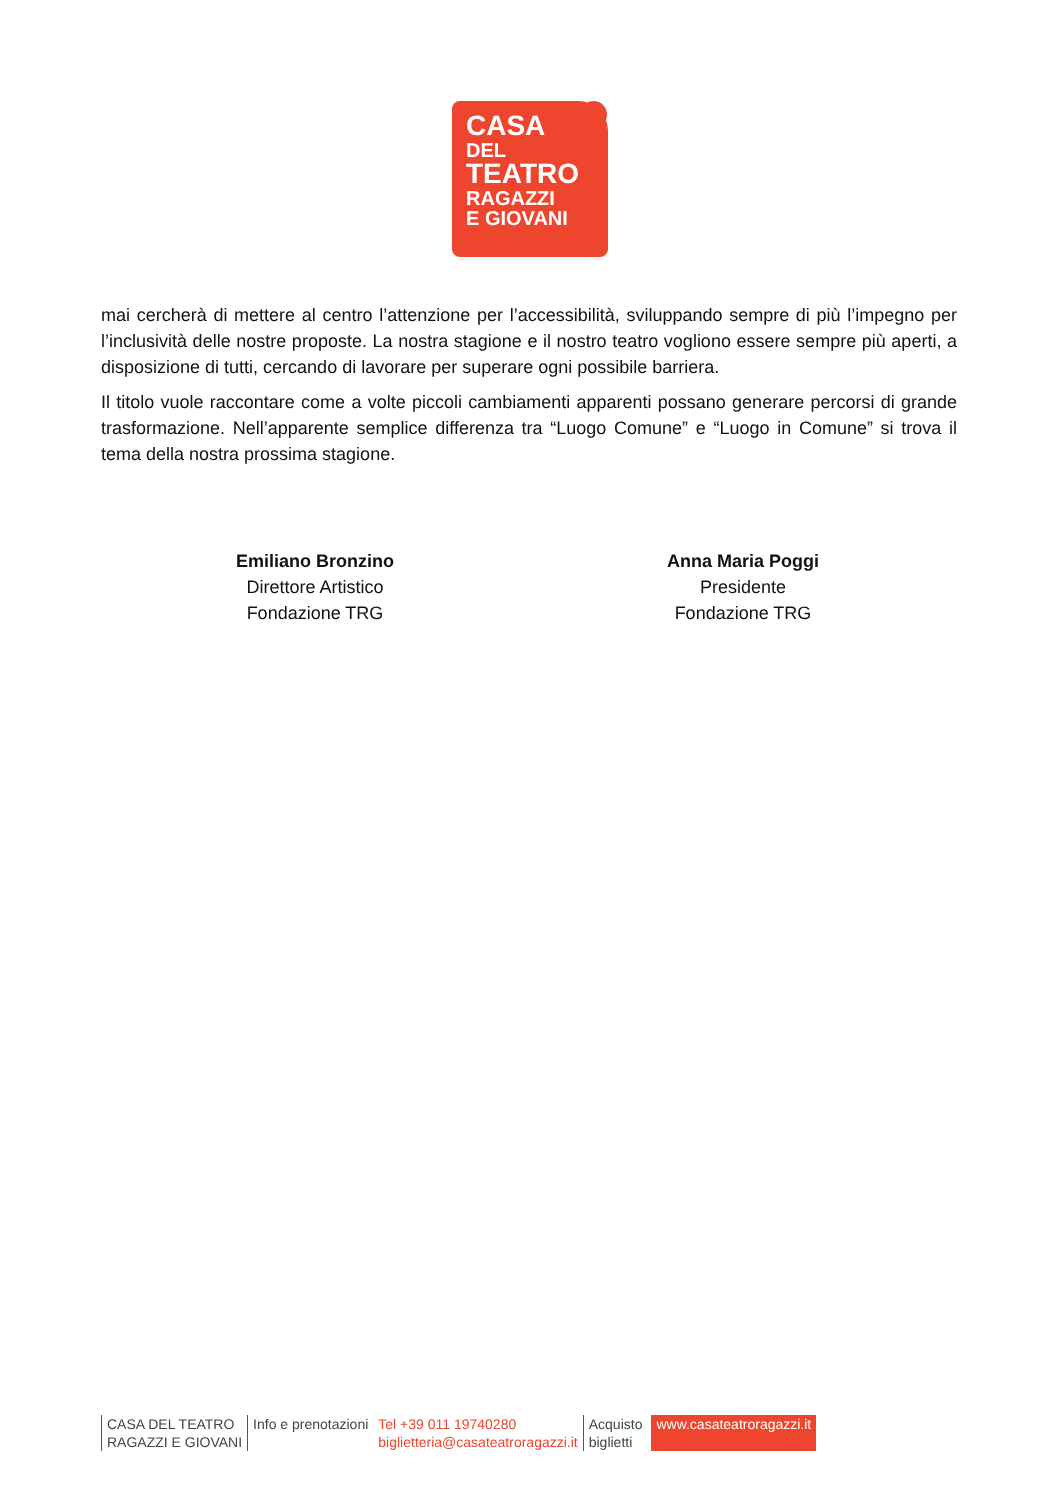CASA
DEL
TEATRO
RAGAZZI
E GIOVANI
mai cercherà di mettere al centro l’attenzione per l’accessibilità, sviluppando sempre di più l’impegno per l’inclusività delle nostre proposte. La nostra stagione e il nostro teatro vogliono essere sempre più aperti, a disposizione di tutti, cercando di lavorare per superare ogni possibile barriera.
Il titolo vuole raccontare come a volte piccoli cambiamenti apparenti possano generare percorsi di grande trasformazione. Nell’apparente semplice differenza tra “Luogo Comune” e “Luogo in Comune” si trova il tema della nostra prossima stagione.
Emiliano Bronzino
Direttore Artistico
Fondazione TRG
Anna Maria Poggi
Presidente
Fondazione TRG
CASA DEL TEATRO
RAGAZZI E GIOVANI
Info e prenotazioni Tel +39 011 19740280
biglietteria@casateatroragazzi.it
Acquisto
biglietti
www.casateatroragazzi.it